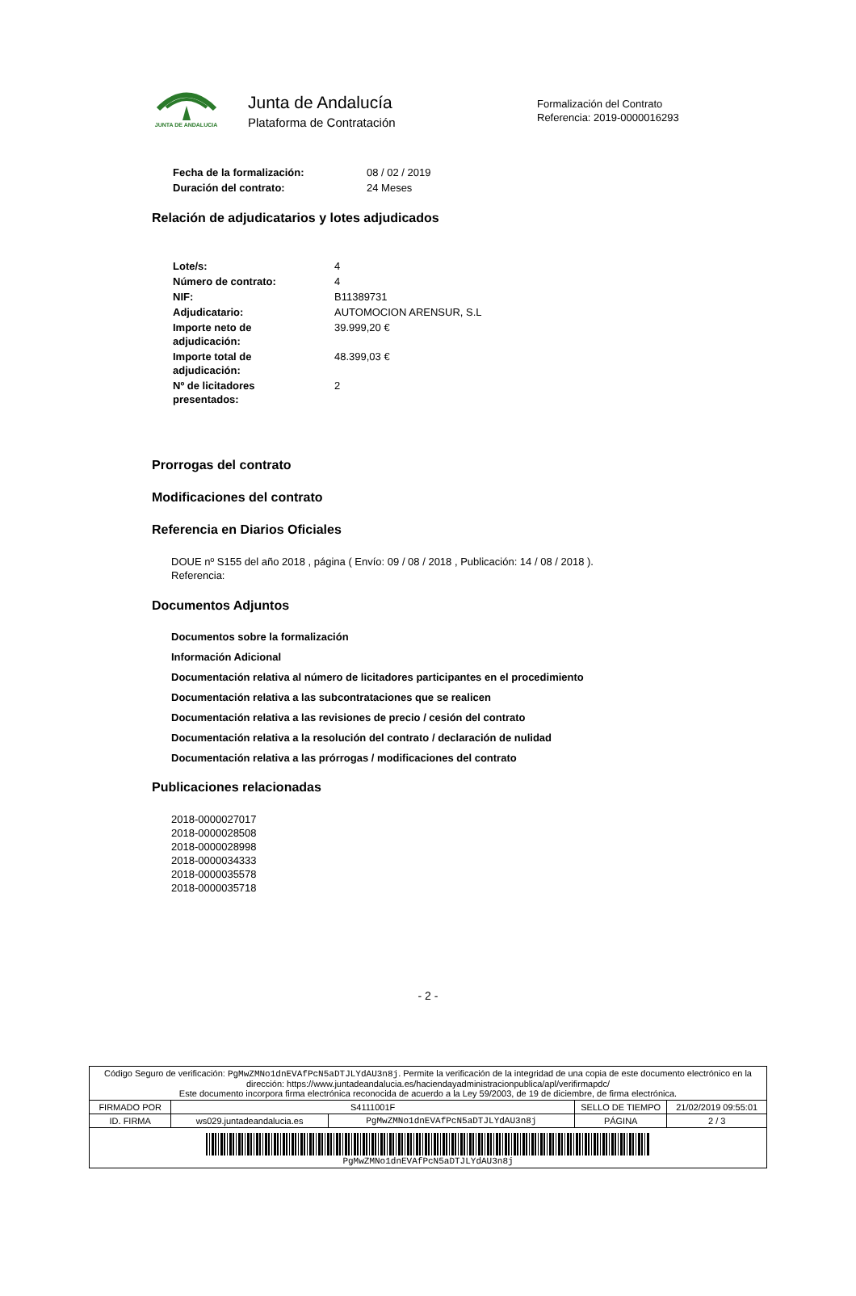JUNTA DE ANDALUCIA Junta de Andalucía
Plataforma de Contratación
Formalización del Contrato
Referencia: 2019-0000016293
| Fecha de la formalización: | 08 / 02 / 2019 |
| Duración del contrato: | 24 Meses |
Relación de adjudicatarios y lotes adjudicados
| Lote/s: | 4 |
| Número de contrato: | 4 |
| NIF: | B11389731 |
| Adjudicatario: | AUTOMOCION ARENSUR, S.L |
| Importe neto de adjudicación: | 39.999,20 € |
| Importe total de adjudicación: | 48.399,03 € |
| Nº de licitadores presentados: | 2 |
Prorrogas del contrato
Modificaciones del contrato
Referencia en Diarios Oficiales
DOUE nº S155 del año 2018 , página ( Envío: 09 / 08 / 2018 , Publicación: 14 / 08 / 2018 ).
Referencia:
Documentos Adjuntos
Documentos sobre la formalización
Información Adicional
Documentación relativa al número de licitadores participantes en el procedimiento
Documentación relativa a las subcontrataciones que se realicen
Documentación relativa a las revisiones de precio / cesión del contrato
Documentación relativa a la resolución del contrato / declaración de nulidad
Documentación relativa a las prórrogas / modificaciones del contrato
Publicaciones relacionadas
2018-0000027017
2018-0000028508
2018-0000028998
2018-0000034333
2018-0000035578
2018-0000035718
- 2 -
| Código Seguro de verificación: PgMwZMNo1dnEVAfPcN5aDTJLYdAU3n8j . Permite la verificación de la integridad de una copia de este documento electrónico en la dirección: https://www.juntadeandalucia.es/haciendayadministracionpublica/apl/verifirmapdc/ Este documento incorpora firma electrónica reconocida de acuerdo a la Ley 59/2003, de 19 de diciembre, de firma electrónica. | | | | |
| FIRMADO POR | S4111001F | | SELLO DE TIEMPO | 21/02/2019 09:55:01 |
| ID. FIRMA | ws029.juntadeandalucia.es | PgMwZMNo1dnEVAfPcN5aDTJLYdAU3n8j | PÁGINA | 2 / 3 |
| PgMwZMNo1dnEVAfPcN5aDTJLYdAU3n8j | | | | |